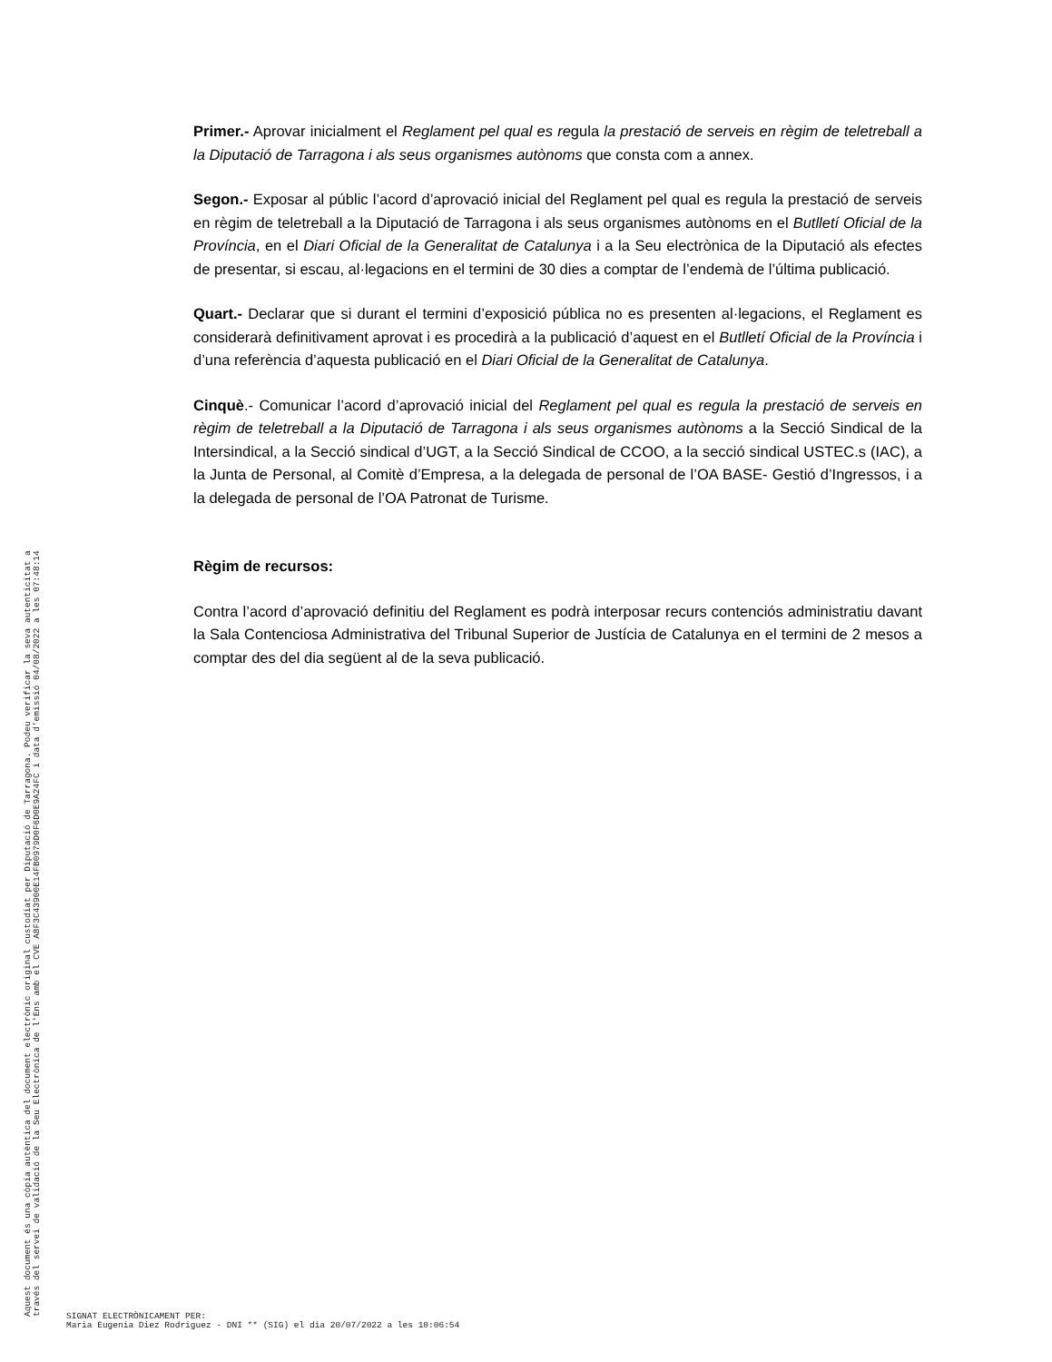Primer.- Aprovar inicialment el Reglament pel qual es regula la prestació de serveis en règim de teletreball a la Diputació de Tarragona i als seus organismes autònoms que consta com a annex.
Segon.- Exposar al públic l’acord d’aprovació inicial del Reglament pel qual es regula la prestació de serveis en règim de teletreball a la Diputació de Tarragona i als seus organismes autònoms en el Butlletí Oficial de la Província, en el Diari Oficial de la Generalitat de Catalunya i a la Seu electrònica de la Diputació als efectes de presentar, si escau, al·legacions en el termini de 30 dies a comptar de l’endemà de l’última publicació.
Quart.- Declarar que si durant el termini d’exposició pública no es presenten al·legacions, el Reglament es considerarà definitivament aprovat i es procedirà a la publicació d’aquest en el Butlletí Oficial de la Província i d’una referència d’aquesta publicació en el Diari Oficial de la Generalitat de Catalunya.
Cinquè.- Comunicar l’acord d’aprovació inicial del Reglament pel qual es regula la prestació de serveis en règim de teletreball a la Diputació de Tarragona i als seus organismes autònoms a la Secció Sindical de la Intersindical, a la Secció sindical d’UGT, a la Secció Sindical de CCOO, a la secció sindical USTEC.s (IAC), a la Junta de Personal, al Comitè d’Empresa, a la delegada de personal de l’OA BASE- Gestió d’Ingressos, i a la delegada de personal de l’OA Patronat de Turisme.
Règim de recursos:
Contra l’acord d’aprovació definitiu del Reglament es podrà interposar recurs contenciós administratiu davant la Sala Contenciosa Administrativa del Tribunal Superior de Justícia de Catalunya en el termini de 2 mesos a comptar des del dia següent al de la seva publicació.
Aquest document és una còpia autèntica del document electrònic original custodiat per Diputació de Tarragona. Podeu verificar la seva autenticitat a
través del servei de validació de la Seu Electrònica de l'Ens amb el CVE A8F3C43900E14FB0979D0F6D0E9A24FC i data d'emissió 04/08/2022 a les 07:48:14
SIGNAT ELECTRÒNICAMENT PER:
Maria Eugenia Diez Rodriguez - DNI ** (SIG) el dia 20/07/2022 a les 10:06:54